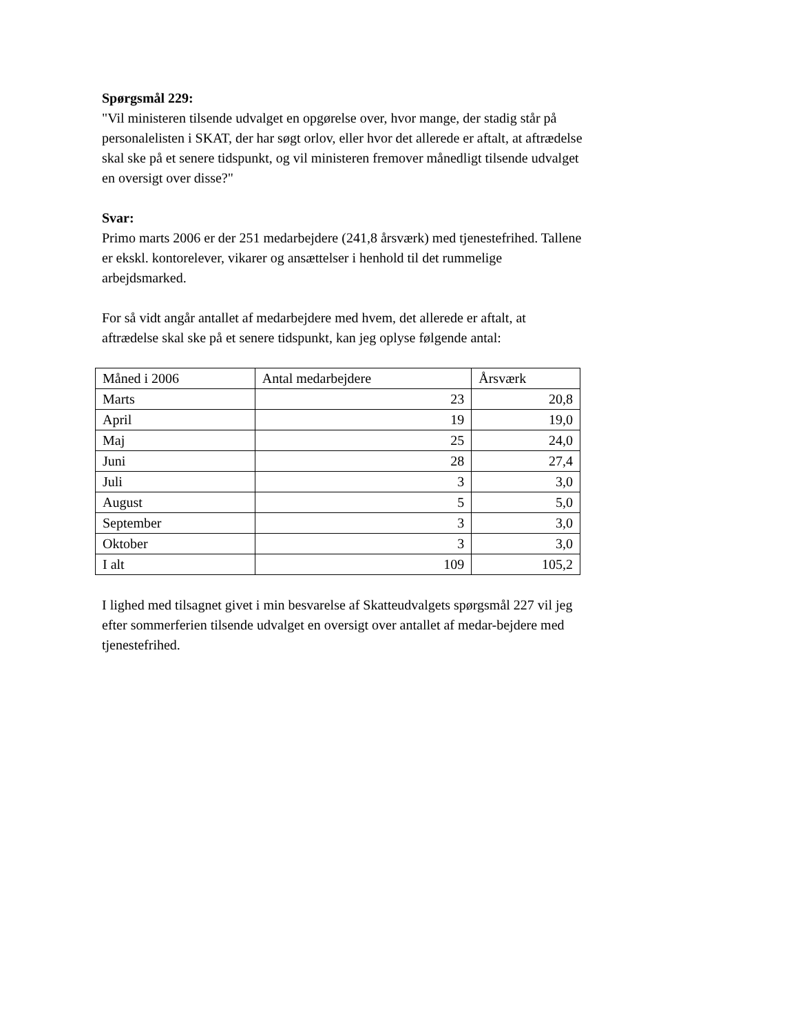Spørgsmål 229:
"Vil ministeren tilsende udvalget en opgørelse over, hvor mange, der stadig står på personalelisten i SKAT, der har søgt orlov, eller hvor det allerede er aftalt, at aftrædelse skal ske på et senere tidspunkt, og vil ministeren fremover månedligt tilsende udvalget en oversigt over disse?"
Svar:
Primo marts 2006 er der 251 medarbejdere (241,8 årsværk) med tjenestefrihed. Tallene er ekskl. kontorelever, vikarer og ansættelser i henhold til det rummelige arbejdsmarked.
For så vidt angår antallet af medarbejdere med hvem, det allerede er aftalt, at aftrædelse skal ske på et senere tidspunkt, kan jeg oplyse følgende antal:
| Måned i 2006 | Antal medarbejdere | Årsværk |
| Marts | 23 | 20,8 |
| April | 19 | 19,0 |
| Maj | 25 | 24,0 |
| Juni | 28 | 27,4 |
| Juli | 3 | 3,0 |
| August | 5 | 5,0 |
| September | 3 | 3,0 |
| Oktober | 3 | 3,0 |
| I alt | 109 | 105,2 |
I lighed med tilsagnet givet i min besvarelse af Skatteudvalgets spørgsmål 227 vil jeg efter sommerferien tilsende udvalget en oversigt over antallet af medar-bejdere med tjenestefrihed.